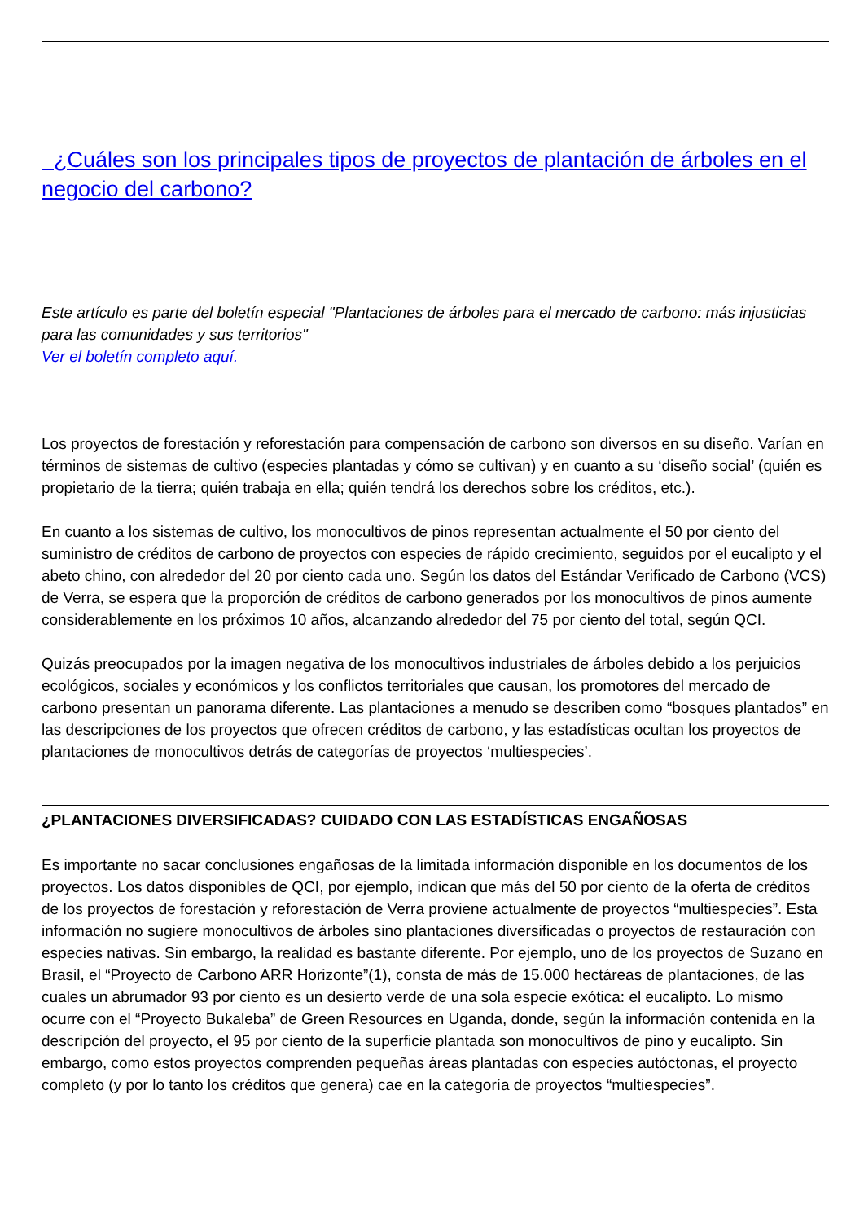¿Cuáles son los principales tipos de proyectos de plantación de árboles en el negocio del carbono?
Este artículo es parte del boletín especial "Plantaciones de árboles para el mercado de carbono: más injusticias para las comunidades y sus territorios"
Ver el boletín completo aquí.
Los proyectos de forestación y reforestación para compensación de carbono son diversos en su diseño. Varían en términos de sistemas de cultivo (especies plantadas y cómo se cultivan) y en cuanto a su ‘diseño social’ (quién es propietario de la tierra; quién trabaja en ella; quién tendrá los derechos sobre los créditos, etc.).
En cuanto a los sistemas de cultivo, los monocultivos de pinos representan actualmente el 50 por ciento del suministro de créditos de carbono de proyectos con especies de rápido crecimiento, seguidos por el eucalipto y el abeto chino, con alrededor del 20 por ciento cada uno. Según los datos del Estándar Verificado de Carbono (VCS) de Verra, se espera que la proporción de créditos de carbono generados por los monocultivos de pinos aumente considerablemente en los próximos 10 años, alcanzando alrededor del 75 por ciento del total, según QCI.
Quizás preocupados por la imagen negativa de los monocultivos industriales de árboles debido a los perjuicios ecológicos, sociales y económicos y los conflictos territoriales que causan, los promotores del mercado de carbono presentan un panorama diferente. Las plantaciones a menudo se describen como “bosques plantados” en las descripciones de los proyectos que ofrecen créditos de carbono, y las estadísticas ocultan los proyectos de plantaciones de monocultivos detrás de categorías de proyectos ‘multiespecies’.
¿PLANTACIONES DIVERSIFICADAS? CUIDADO CON LAS ESTADÍSTICAS ENGAÑOSAS
Es importante no sacar conclusiones engañosas de la limitada información disponible en los documentos de los proyectos. Los datos disponibles de QCI, por ejemplo, indican que más del 50 por ciento de la oferta de créditos de los proyectos de forestación y reforestación de Verra proviene actualmente de proyectos “multiespecies”. Esta información no sugiere monocultivos de árboles sino plantaciones diversificadas o proyectos de restauración con especies nativas. Sin embargo, la realidad es bastante diferente. Por ejemplo, uno de los proyectos de Suzano en Brasil, el “Proyecto de Carbono ARR Horizonte”(1), consta de más de 15.000 hectáreas de plantaciones, de las cuales un abrumador 93 por ciento es un desierto verde de una sola especie exótica: el eucalipto. Lo mismo ocurre con el “Proyecto Bukaleba” de Green Resources en Uganda, donde, según la información contenida en la descripción del proyecto, el 95 por ciento de la superficie plantada son monocultivos de pino y eucalipto. Sin embargo, como estos proyectos comprenden pequeñas áreas plantadas con especies autóctonas, el proyecto completo (y por lo tanto los créditos que genera) cae en la categoría de proyectos “multiespecies”.